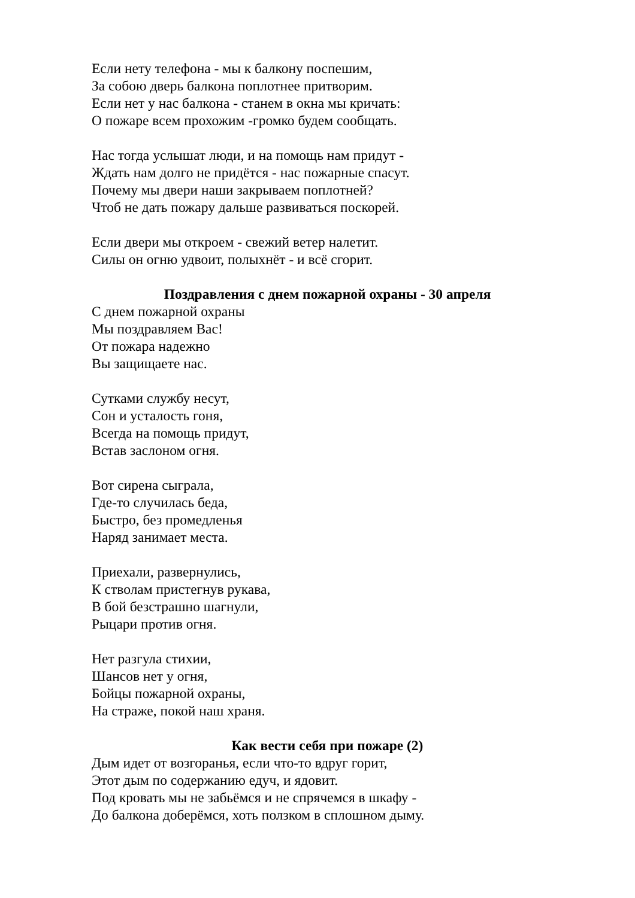Если нету телефона - мы к балкону поспешим,
За собою дверь балкона поплотнее притворим.
Если нет у нас балкона - станем в окна мы кричать:
О пожаре всем прохожим -громко будем сообщать.
Нас тогда услышат люди, и на помощь нам придут -
Ждать нам долго не придётся - нас пожарные спасут.
Почему мы двери наши закрываем поплотней?
Чтоб не дать пожару дальше развиваться поскорей.
Если двери мы откроем - свежий ветер налетит.
Силы он огню удвоит, полыхнёт - и всё сгорит.
Поздравления с днем пожарной охраны - 30 апреля
С днем пожарной охраны
Мы поздравляем Вас!
От пожара надежно
Вы защищаете нас.
Сутками службу несут,
Сон и усталость гоня,
Всегда на помощь придут,
Встав заслоном огня.
Вот сирена сыграла,
Где-то случилась беда,
Быстро, без промедленья
Наряд занимает места.
Приехали, развернулись,
К стволам пристегнув рукава,
В бой безстрашно шагнули,
Рыцари против огня.
Нет разгула стихии,
Шансов нет у огня,
Бойцы пожарной охраны,
На страже, покой наш храня.
Как вести себя при пожаре (2)
Дым идет от возгоранья, если что-то вдруг горит,
Этот дым по содержанию едуч, и ядовит.
Под кровать мы не забьёмся и не спрячемся в шкафу -
До балкона доберёмся, хоть ползком в сплошном дыму.